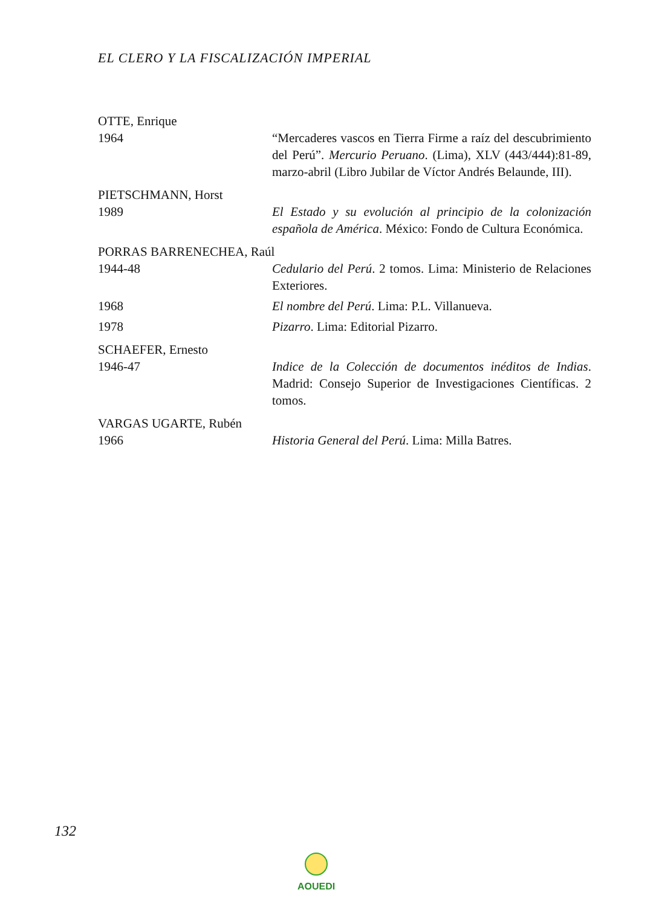EL CLERO Y LA FISCALIZACIÓN IMPERIAL
OTTE, Enrique
1964 “Mercaderes vascos en Tierra Firme a raíz del descubrimiento del Perú”. Mercurio Peruano. (Lima), XLV (443/444):81-89, marzo-abril (Libro Jubilar de Víctor Andrés Belaunde, III).
PIETSCHMANN, Horst
1989 El Estado y su evolución al principio de la colonización española de América. México: Fondo de Cultura Económica.
PORRAS BARRENECHEA, Raúl
1944-48 Cedulario del Perú. 2 tomos. Lima: Ministerio de Relaciones Exteriores.
1968 El nombre del Perú. Lima: P.L. Villanueva.
1978 Pizarro. Lima: Editorial Pizarro.
SCHAEFER, Ernesto
1946-47 Indice de la Colección de documentos inéditos de Indias. Madrid: Consejo Superior de Investigaciones Científicas. 2 tomos.
VARGAS UGARTE, Rubén
1966 Historia General del Perú. Lima: Milla Batres.
132
AOUEDI